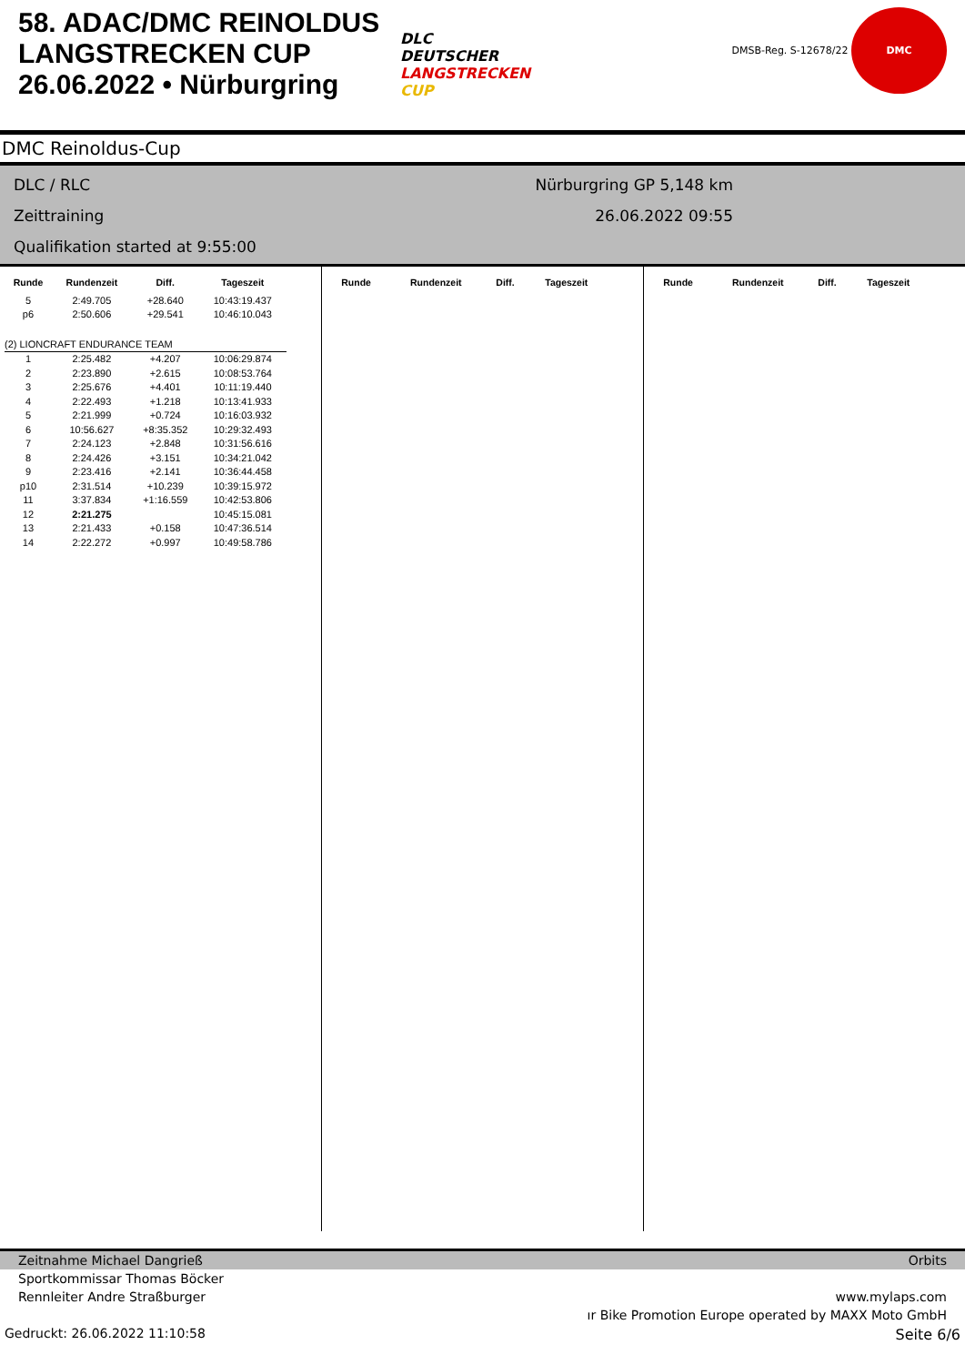58. ADAC/DMC REINOLDUS LANGSTRECKEN CUP 26.06.2022 • Nürburgring
DLC
DEUTSCHER
LANGSTRECKEN
CUP
DMSB-Reg. S-12678/22 DMC
DMC Reinoldus-Cup
DLC / RLC
Zeittraining
Qualifikation started at 9:55:00
Nürburgring GP 5,148 km
26.06.2022 09:55
| Runde | Rundenzeit | Diff. | Tageszeit |
| --- | --- | --- | --- |
| 5 | 2:49.705 | +28.640 | 10:43:19.437 |
| p6 | 2:50.606 | +29.541 | 10:46:10.043 |
| (2) LIONCRAFT ENDURANCE TEAM | | | |
| 1 | 2:25.482 | +4.207 | 10:06:29.874 |
| 2 | 2:23.890 | +2.615 | 10:08:53.764 |
| 3 | 2:25.676 | +4.401 | 10:11:19.440 |
| 4 | 2:22.493 | +1.218 | 10:13:41.933 |
| 5 | 2:21.999 | +0.724 | 10:16:03.932 |
| 6 | 10:56.627 | +8:35.352 | 10:29:32.493 |
| 7 | 2:24.123 | +2.848 | 10:31:56.616 |
| 8 | 2:24.426 | +3.151 | 10:34:21.042 |
| 9 | 2:23.416 | +2.141 | 10:36:44.458 |
| p10 | 2:31.514 | +10.239 | 10:39:15.972 |
| 11 | 3:37.834 | +1:16.559 | 10:42:53.806 |
| 12 | 2:21.275 | | 10:45:15.081 |
| 13 | 2:21.433 | +0.158 | 10:47:36.514 |
| 14 | 2:22.272 | +0.997 | 10:49:58.786 |
| Runde | Rundenzeit | Diff. | Tageszeit |
| --- | --- | --- | --- |
| Runde | Rundenzeit | Diff. | Tageszeit |
| --- | --- | --- | --- |
Zeitnahme Michael Dangrieß Orbits
Sportkommissar Thomas Böcker
Rennleiter Andre Straßburger www.mylaps.com
ır Bike Promotion Europe operated by MAXX Moto GmbH
Gedruckt: 26.06.2022 11:10:58 Seite 6/6